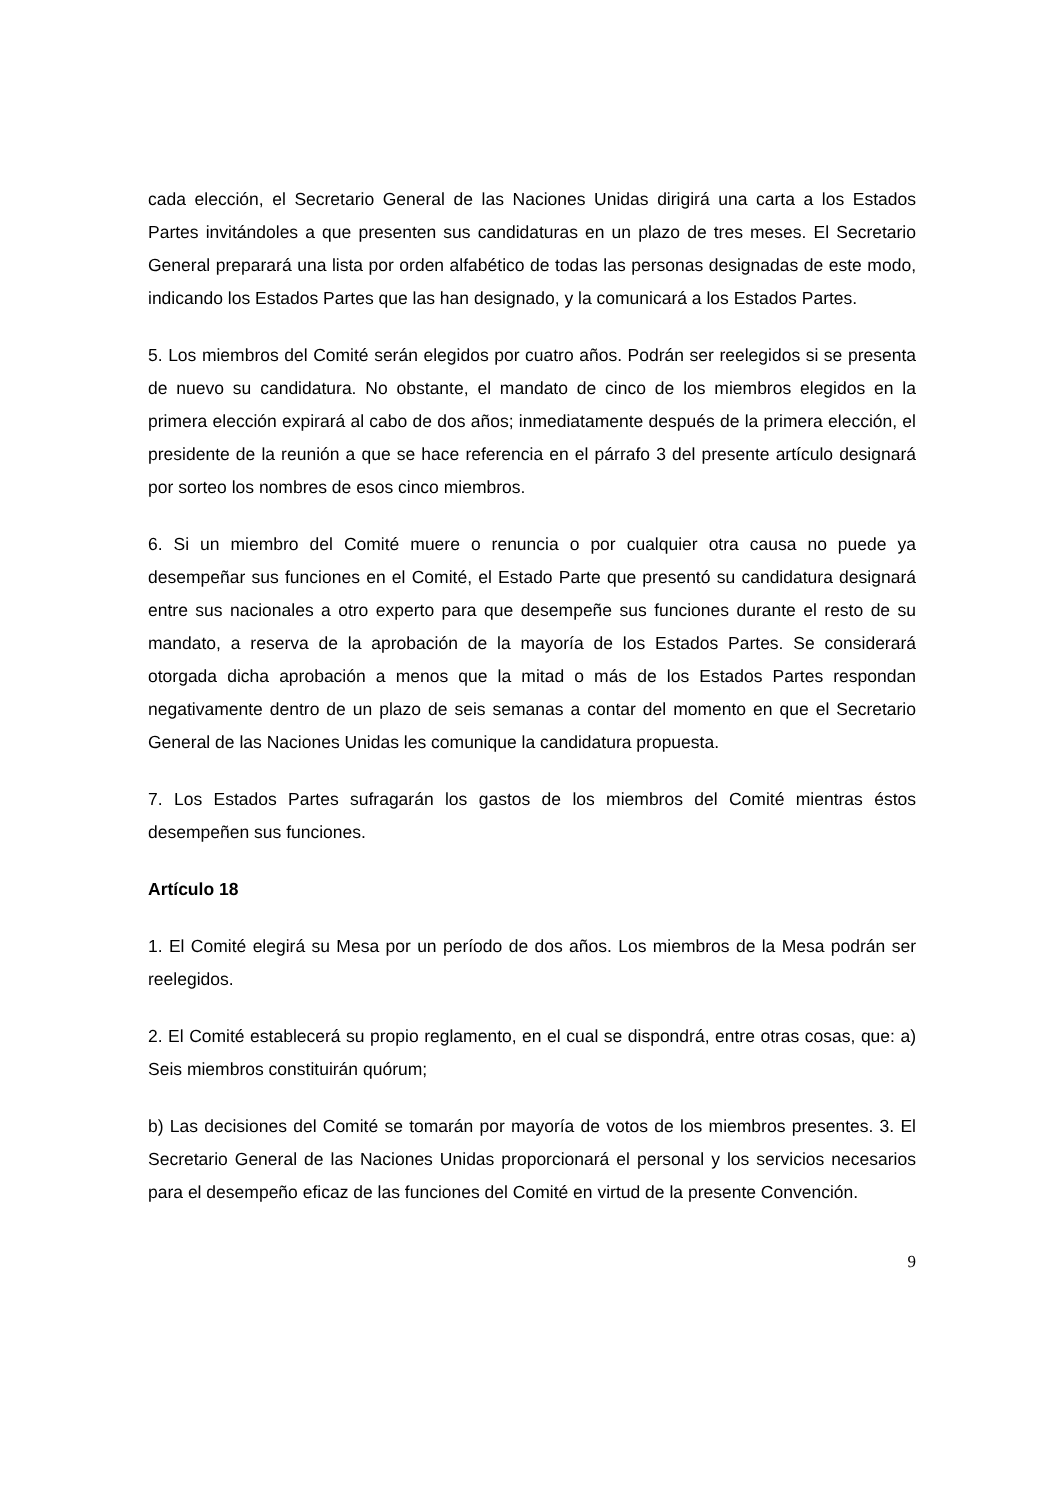cada elección, el Secretario General de las Naciones Unidas dirigirá una carta a los Estados Partes invitándoles a que presenten sus candidaturas en un plazo de tres meses. El Secretario General preparará una lista por orden alfabético de todas las personas designadas de este modo, indicando los Estados Partes que las han designado, y la comunicará a los Estados Partes.
5. Los miembros del Comité serán elegidos por cuatro años. Podrán ser reelegidos si se presenta de nuevo su candidatura. No obstante, el mandato de cinco de los miembros elegidos en la primera elección expirará al cabo de dos años; inmediatamente después de la primera elección, el presidente de la reunión a que se hace referencia en el párrafo 3 del presente artículo designará por sorteo los nombres de esos cinco miembros.
6. Si un miembro del Comité muere o renuncia o por cualquier otra causa no puede ya desempeñar sus funciones en el Comité, el Estado Parte que presentó su candidatura designará entre sus nacionales a otro experto para que desempeñe sus funciones durante el resto de su mandato, a reserva de la aprobación de la mayoría de los Estados Partes. Se considerará otorgada dicha aprobación a menos que la mitad o más de los Estados Partes respondan negativamente dentro de un plazo de seis semanas a contar del momento en que el Secretario General de las Naciones Unidas les comunique la candidatura propuesta.
7. Los Estados Partes sufragarán los gastos de los miembros del Comité mientras éstos desempeñen sus funciones.
Artículo 18
1. El Comité elegirá su Mesa por un período de dos años. Los miembros de la Mesa podrán ser reelegidos.
2. El Comité establecerá su propio reglamento, en el cual se dispondrá, entre otras cosas, que: a) Seis miembros constituirán quórum;
b) Las decisiones del Comité se tomarán por mayoría de votos de los miembros presentes. 3. El Secretario General de las Naciones Unidas proporcionará el personal y los servicios necesarios para el desempeño eficaz de las funciones del Comité en virtud de la presente Convención.
9